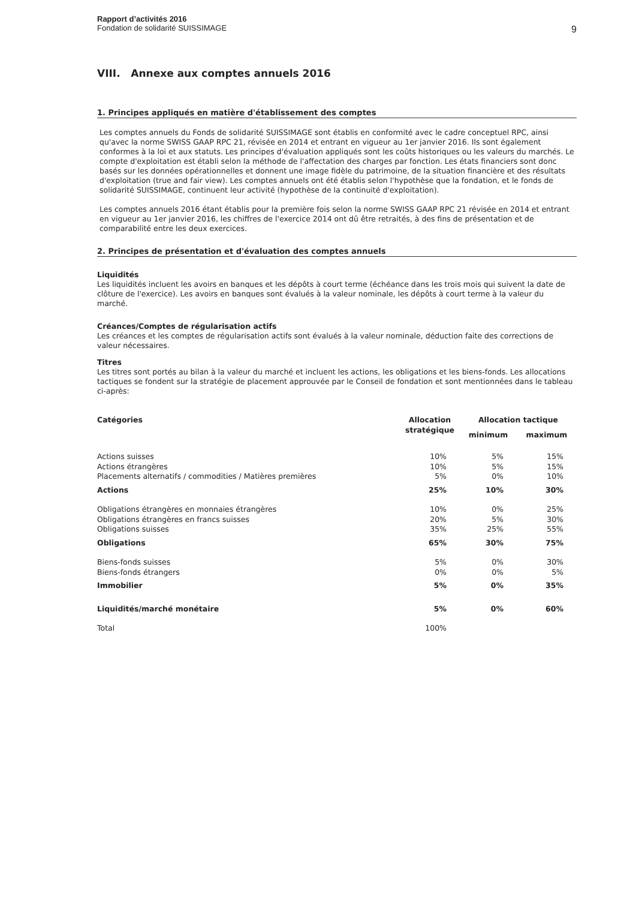Rapport d’activités 2016
Fondation de solidarité SUISSIMAGE
9
VIII. Annexe aux comptes annuels 2016
1. Principes appliqués en matière d'établissement des comptes
Les comptes annuels du Fonds de solidarité SUISSIMAGE sont établis en conformité avec le cadre conceptuel RPC, ainsi qu'avec la norme SWISS GAAP RPC 21, révisée en 2014 et entrant en vigueur au 1er janvier 2016. Ils sont également conformes à la loi et aux statuts. Les principes d'évaluation appliqués sont les coûts historiques ou les valeurs du marchés. Le compte d'exploitation est établi selon la méthode de l'affectation des charges par fonction. Les états financiers sont donc basés sur les données opérationnelles et donnent une image fidèle du patrimoine, de la situation financière et des résultats d'exploitation (true and fair view). Les comptes annuels ont été établis selon l'hypothèse que la fondation, et le fonds de solidarité SUISSIMAGE, continuent leur activité (hypothèse de la continuité d'exploitation).
Les comptes annuels 2016 étant établis pour la première fois selon la norme SWISS GAAP RPC 21 révisée en 2014 et entrant en vigueur au 1er janvier 2016, les chiffres de l'exercice 2014 ont dû être retraités, à des fins de présentation et de comparabilité entre les deux exercices.
2. Principes de présentation et d'évaluation des comptes annuels
Liquidités
Les liquidités incluent les avoirs en banques et les dépôts à court terme (échéance dans les trois mois qui suivent la date de clôture de l'exercice). Les avoirs en banques sont évalués à la valeur nominale, les dépôts à court terme à la valeur du marché.
Créances/Comptes de régularisation actifs
Les créances et les comptes de régularisation actifs sont évalués à la valeur nominale, déduction faite des corrections de valeur nécessaires.
Titres
Les titres sont portés au bilan à la valeur du marché et incluent les actions, les obligations et les biens-fonds. Les allocations tactiques se fondent sur la stratégie de placement approuvée par le Conseil de fondation et sont mentionnées dans le tableau ci-après:
| Catégories | Allocation stratégique | Allocation tactique | |
| --- | --- | --- | --- |
| | | minimum | maximum |
| Actions suisses | 10% | 5% | 15% |
| Actions étrangères | 10% | 5% | 15% |
| Placements alternatifs / commodities / Matières premières | 5% | 0% | 10% |
| Actions | 25% | 10% | 30% |
| Obligations étrangères en monnaies étrangères | 10% | 0% | 25% |
| Obligations étrangères en francs suisses | 20% | 5% | 30% |
| Obligations suisses | 35% | 25% | 55% |
| Obligations | 65% | 30% | 75% |
| Biens-fonds suisses | 5% | 0% | 30% |
| Biens-fonds étrangers | 0% | 0% | 5% |
| Immobilier | 5% | 0% | 35% |
| Liquidités/marché monétaire | 5% | 0% | 60% |
| Total | 100% | | |